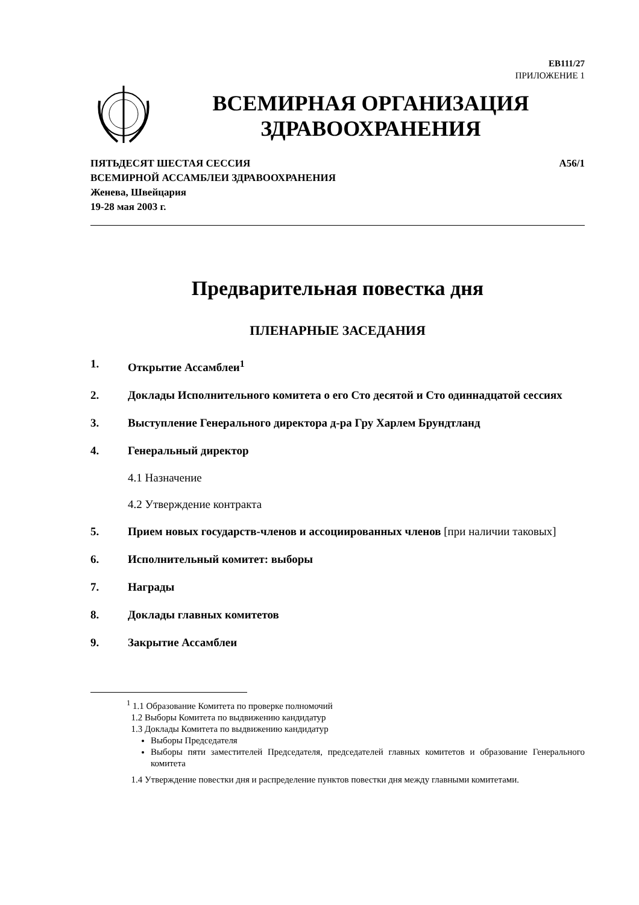EB111/27
ПРИЛОЖЕНИЕ 1
ВСЕМИРНАЯ ОРГАНИЗАЦИЯ
ЗДРАВООХРАНЕНИЯ
ПЯТЬДЕСЯТ ШЕСТАЯ СЕССИЯ
ВСЕМИРНОЙ АССАМБЛЕИ ЗДРАВООХРАНЕНИЯ
Женева, Швейцария
19-28 мая 2003 г.
A56/1
Предварительная повестка дня
ПЛЕНАРНЫЕ ЗАСЕДАНИЯ
1. Открытие Ассамблеи<sup>1</sup>
2. Доклады Исполнительного комитета о его Сто десятой и Сто одиннадцатой сессиях
3. Выступление Генерального директора д-ра Гру Харлем Брундтланд
4. Генеральный директор
4.1 Назначение
4.2 Утверждение контракта
5. Прием новых государств-членов и ассоциированных членов [при наличии таковых]
6. Исполнительный комитет: выборы
7. Награды
8. Доклады главных комитетов
9. Закрытие Ассамблеи
<sup>1</sup> 1.1 Образование Комитета по проверке полномочий
1.2 Выборы Комитета по выдвижению кандидатур
1.3 Доклады Комитета по выдвижению кандидатур
Выборы Председателя
Выборы пяти заместителей Председателя, председателей главных комитетов и образование Генерального комитета
1.4 Утверждение повестки дня и распределение пунктов повестки дня между главными комитетами.